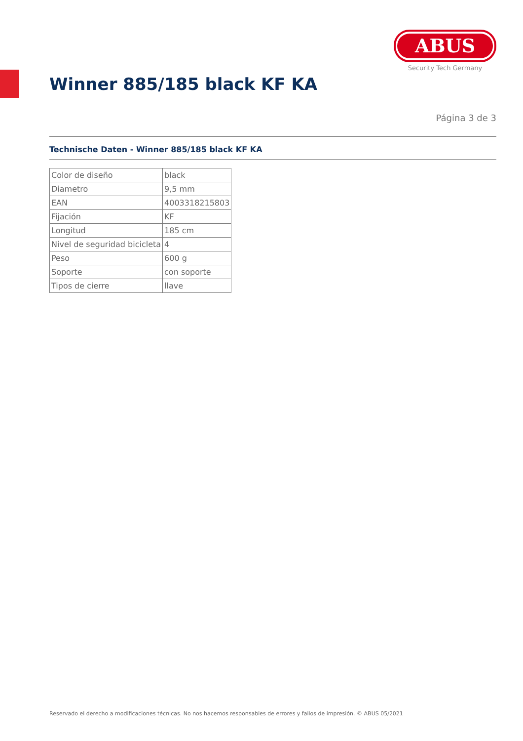ABUS
Security Tech Germany
Winner 885/185 black KF KA
Página 3 de 3
Technische Daten - Winner 885/185 black KF KA
| Color de diseño | black |
| Diametro | 9,5 mm |
| EAN | 4003318215803 |
| Fijación | KF |
| Longitud | 185 cm |
| Nivel de seguridad bicicleta | 4 |
| Peso | 600 g |
| Soporte | con soporte |
| Tipos de cierre | llave |
Reservado el derecho a modificaciones técnicas. No nos hacemos responsables de errores y fallos de impresión. © ABUS 05/2021